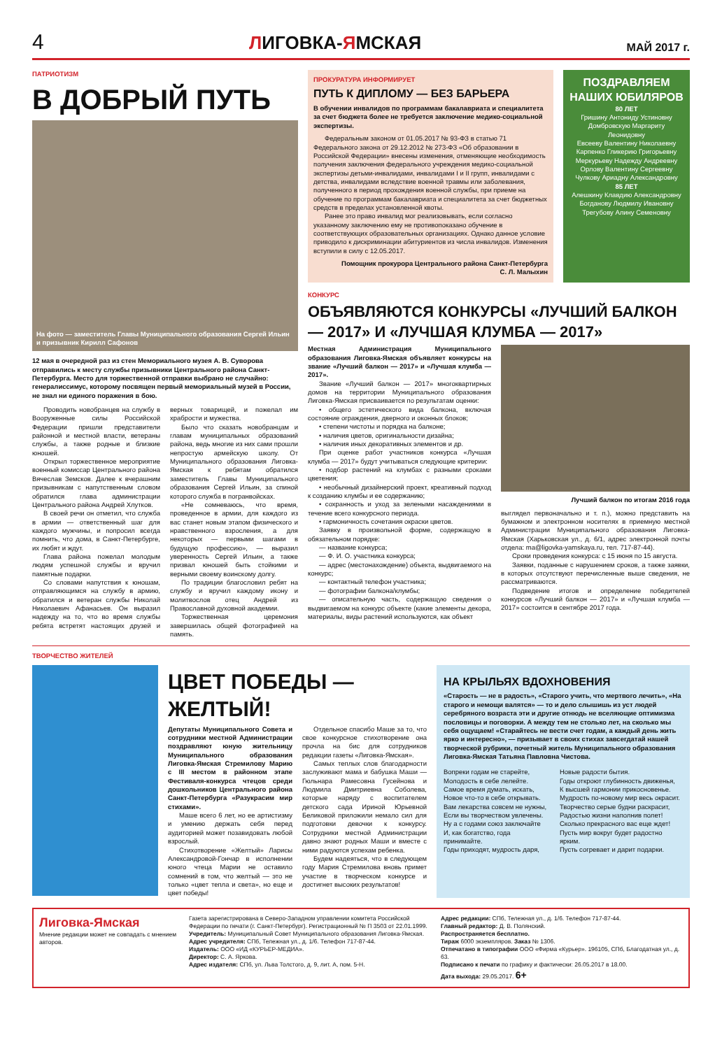4 ЛИГОВКА-ЯМСКАЯ МАЙ 2017 г.
ПАТРИОТИЗМ
В ДОБРЫЙ ПУТЬ
На фото — заместитель Главы Муниципального образования Сергей Ильин и призывник Кирилл Сафонов
12 мая в очередной раз из стен Мемориального музея А. В. Суворова отправились к месту службы призывники Центрального района Санкт-Петербурга. Место для торжественной отправки выбрано не случайно: генералиссимус, которому посвящен первый мемориальный музей в России, не знал ни единого поражения в бою.
Проводить новобранцев на службу в Вооруженные силы Российской Федерации пришли представители районной и местной власти, ветераны службы, а также родные и близкие юношей.
Открыл торжественное мероприятие военный комиссар Центрального района Вячеслав Земсков. Далее к вчерашним призывникам с напутственным словом обратился глава администрации Центрального района Андрей Хлутков.
В своей речи он отметил, что служба в армии — ответственный шаг для каждого мужчины, и попросил всегда помнить, что дома, в Санкт-Петербурге, их любят и ждут.
Глава района пожелал молодым людям успешной службы и вручил памятные подарки.
Со словами напутствия к юношам, отправляющимся на службу в армию, обратился и ветеран службы Николай Николаевич Афанасьев. Он выразил надежду на то, что во время службы ребята встретят настоящих друзей и верных товарищей, и пожелал им храбрости и мужества.
Было что сказать новобранцам и главам муниципальных образований района, ведь многие из них сами прошли непростую армейскую школу. От Муниципального образования Лиговка-Ямская к ребятам обратился заместитель Главы Муниципального образования Сергей Ильин, за спиной которого служба в погранвойсках.
«Не сомневаюсь, что время, проведенное в армии, для каждого из вас станет новым этапом физического и нравственного взросления, а для некоторых — первыми шагами в будущую профессию», — выразил уверенность Сергей Ильин, а также призвал юношей быть стойкими и верными своему воинскому долгу.
По традиции благословил ребят на службу и вручил каждому икону и молитвослов отец Андрей из Православной духовной академии.
Торжественная церемония завершилась общей фотографией на память.
ПРОКУРАТУРА ИНФОРМИРУЕТ
ПУТЬ К ДИПЛОМУ — БЕЗ БАРЬЕРА
В обучении инвалидов по программам бакалавриата и специалитета за счет бюджета более не требуется заключение медико-социальной экспертизы.
Федеральным законом от 01.05.2017 № 93-ФЗ в статью 71 Федерального закона от 29.12.2012 № 273-ФЗ «Об образовании в Российской Федерации» внесены изменения, отменяющие необходимость получения заключения федерального учреждения медико-социальной экспертизы детьми-инвалидами, инвалидами I и II групп, инвалидами с детства, инвалидами вследствие военной травмы или заболевания, полученного в период прохождения военной службы, при приеме на обучение по программам бакалавриата и специалитета за счет бюджетных средств в пределах установленной квоты.
Ранее это право инвалид мог реализовывать, если согласно указанному заключению ему не противопоказано обучение в соответствующих образовательных организациях. Однако данное условие приводило к дискриминации абитуриентов из числа инвалидов. Изменения вступили в силу с 12.05.2017.
Помощник прокурора Центрального района Санкт-Петербурга
С. Л. Малыхин
ПОЗДРАВЛЯЕМ
НАШИХ ЮБИЛЯРОВ
80 ЛЕТ
Гришину Антониду Устиновну
Домбровскую Маргариту Леонидовну
Евсееву Валентину Николаевну
Карпенко Гликерию Григорьевну
Меркурьеву Надежду Андреевну
Орлову Валентину Сергеевну
Чулкову Ариадну Александровну
85 ЛЕТ
Алешкину Клавдию Александровну
Богданову Людмилу Ивановну
Трегубову Алину Семеновну
КОНКУРС
ОБЪЯВЛЯЮТСЯ КОНКУРСЫ «ЛУЧШИЙ БАЛКОН — 2017» И «ЛУЧШАЯ КЛУМБА — 2017»
Местная Администрация Муниципального образования Лиговка-Ямская объявляет конкурсы на звание «Лучший балкон — 2017» и «Лучшая клумба — 2017».
Звание «Лучший балкон — 2017» многоквартирных домов на территории Муниципального образования Лиговка-Ямская присваивается по результатам оценки:
• общего эстетического вида балкона, включая состояние ограждения, дверного и оконных блоков;
• степени чистоты и порядка на балконе;
• наличия цветов, оригинальности дизайна;
• наличия иных декоративных элементов и др.
При оценке работ участников конкурса «Лучшая клумба — 2017» будут учитываться следующие критерии:
• подбор растений на клумбах с разными сроками цветения;
• необычный дизайнерский проект, креативный подход к созданию клумбы и ее содержанию;
• сохранность и уход за зелеными насаждениями в течение всего конкурсного периода.
• гармоничность сочетания окраски цветов.
Заявку в произвольной форме, содержащую в обязательном порядке:
— название конкурса;
— Ф. И. О. участника конкурса;
— адрес (местонахождение) объекта, выдвигаемого на конкурс;
— контактный телефон участника;
— фотографии балкона/клумбы;
— описательную часть, содержащую сведения о выдвигаемом на конкурс объекте (какие элементы декора, материалы, виды растений используются, как объект
Лучший балкон по итогам 2016 года
выглядел первоначально и т. п.), можно представить на бумажном и электронном носителях в приемную местной Администрации Муниципального образования Лиговка-Ямская (Харьковская ул., д. 6/1, адрес электронной почты отдела: ma@ligovka-yamskaya.ru, тел. 717-87-44).
Сроки проведения конкурса: с 15 июня по 15 августа.
Заявки, поданные с нарушением сроков, а также заявки, в которых отсутствуют перечисленные выше сведения, не рассматриваются.
Подведение итогов и определение победителей конкурсов «Лучший балкон — 2017» и «Лучшая клумба — 2017» состоится в сентябре 2017 года.
ТВОРЧЕСТВО ЖИТЕЛЕЙ
ЦВЕТ ПОБЕДЫ — ЖЕЛТЫЙ!
Депутаты Муниципального Совета и сотрудники местной Администрации поздравляют юную жительницу Муниципального образования Лиговка-Ямская Стремилову Марию с III местом в районном этапе Фестиваля-конкурса чтецов среди дошкольников Центрального района Санкт-Петербурга «Разукрасим мир стихами».
Маше всего 6 лет, но ее артистизму и умению держать себя перед аудиторией может позавидовать любой взрослый.
Стихотворение «Желтый» Ларисы Александровой-Гончар в исполнении юного чтеца Марии не оставило сомнений в том, что желтый — это не только «цвет тепла и света», но еще и цвет победы!
Отдельное спасибо Маше за то, что свое конкурсное стихотворение она прочла на бис для сотрудников редакции газеты «Лиговка-Ямская».
Самых теплых слов благодарности заслуживают мама и бабушка Маши — Гюльнара Рамесовна Гусейнова и Людмила Дмитриевна Соболева, которые наряду с воспитателем детского сада Ириной Юрьевной Беликовой приложили немало сил для подготовки девочки к конкурсу. Сотрудники местной Администрации давно знают родных Маши и вместе с ними радуются успехам ребенка.
Будем надеяться, что в следующем году Мария Стремилова вновь примет участие в творческом конкурсе и достигнет высоких результатов!
НА КРЫЛЬЯХ ВДОХНОВЕНИЯ
«Старость — не в радость», «Старого учить, что мертвого лечить», «На старого и немощи валятся» — то и дело слышишь из уст людей серебряного возраста эти и другие отнюдь не вселяющие оптимизма пословицы и поговорки. А между тем не столько лет, на сколько мы себя ощущаем! «Старайтесь не вести счет годам, а каждый день жить ярко и интересно», — призывает в своих стихах завсегдатай нашей творческой рубрики, почетный житель Муниципального образования Лиговка-Ямская Татьяна Павловна Чистова.
Вопреки годам не старейте,
Молодость в себе лелейте.
Самое время думать, искать,
Новое что-то в себе открывать.
Вам лекарства совсем не нужны,
Если вы творчеством увлечены.
Ну а с годами союз заключайте
И, как богатство, года принимайте.
Годы приходят, мудрость даря,
Новые радости бытия.
Годы откроют глубинность движенья,
К высшей гармонии прикосновенье.
Мудрость по-новому мир весь окрасит.
Творчество серые будни раскрасит,
Радостью жизни наполнив полет!
Сколько прекрасного вас еще ждет!
Пусть мир вокруг будет радостно ярким.
Пусть согревает и дарит подарки.
Лиговка-Ямская
Мнение редакции может не совпадать с мнением авторов.
Газета зарегистрирована в Северо-Западном управлении комитета Российской Федерации по печати (г. Санкт-Петербург). Регистрационный № П 3503 от 22.01.1999.
Учредитель: Муниципальный Совет Муниципального образования Лиговка-Ямская.
Адрес учредителя: СПб, Тележная ул., д. 1/6. Телефон 717-87-44.
Издатель: ООО «ИД «КУРЬЕР-МЕДИА».
Директор: С. А. Яркова.
Адрес издателя: СПб, ул. Льва Толстого, д. 9, лит. А, пом. 5-Н.
Адрес редакции: СПб, Тележная ул., д. 1/6. Телефон 717-87-44.
Главный редактор: Д. В. Полянский.
Распространяется бесплатно.
Тираж 6000 экземпляров. Заказ № 1306.
Отпечатано в типографии ООО «Фирма «Курьер». 196105, СПб, Благодатная ул., д. 63.
Подписано к печати по графику и фактически: 26.05.2017 в 18.00.
Дата выхода: 29.05.2017. 6+